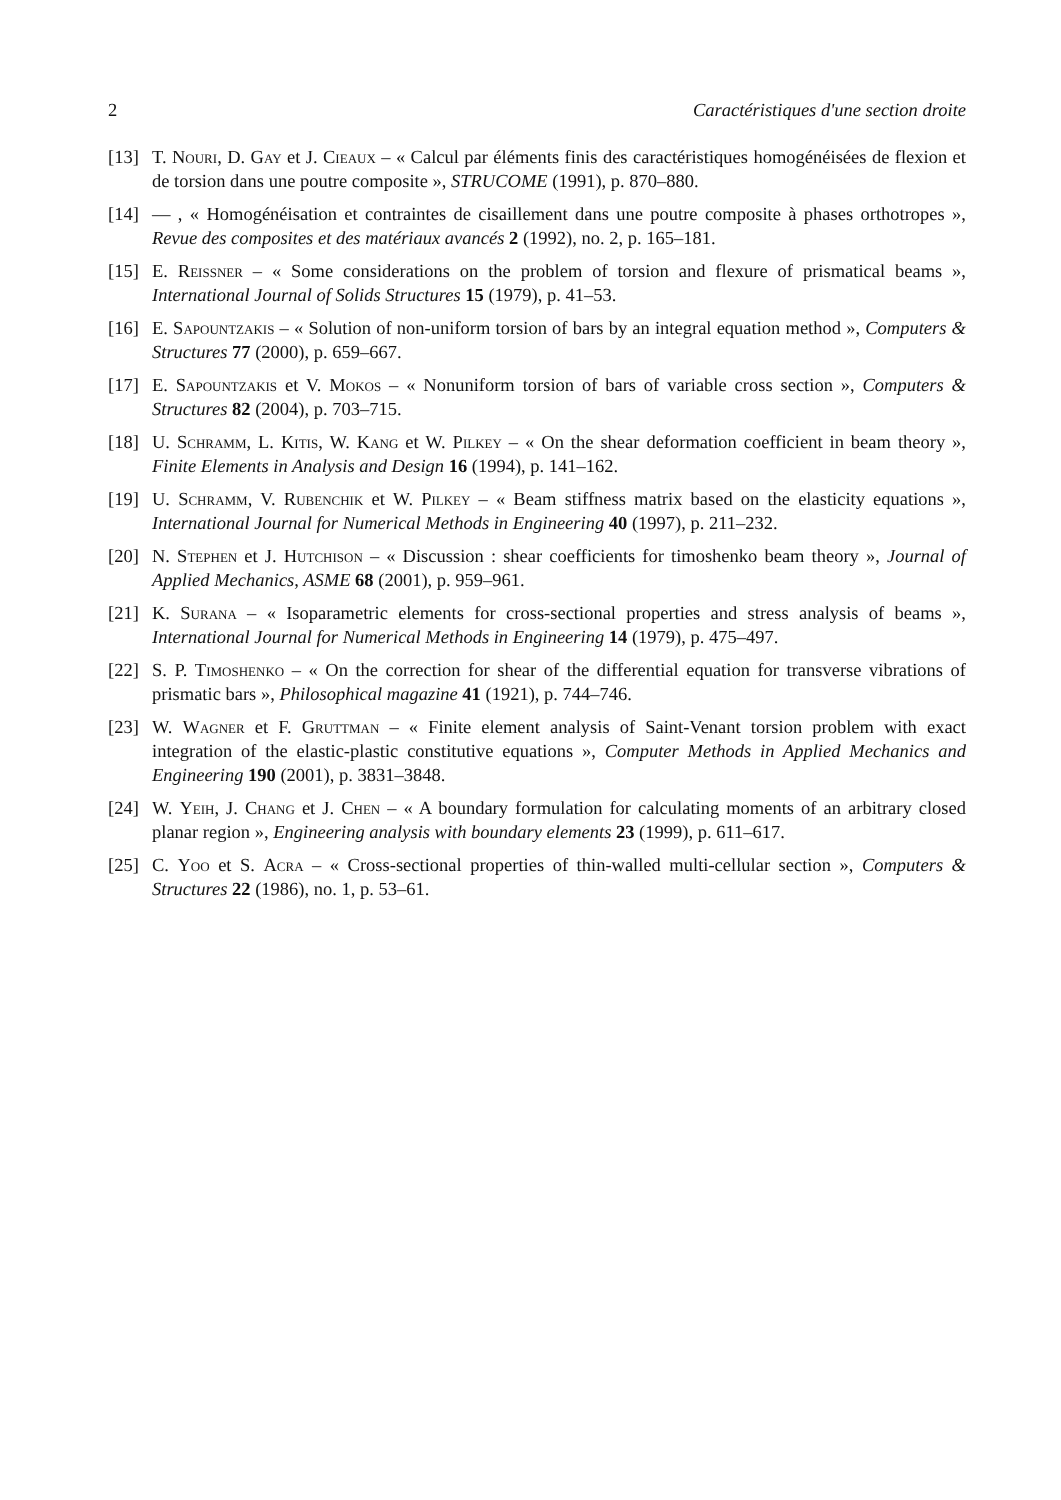2 Caractéristiques d'une section droite
[13] T. Nouri, D. Gay et J. Cieaux – « Calcul par éléments finis des caractéristiques homogénéisées de flexion et de torsion dans une poutre composite », STRUCOME (1991), p. 870–880.
[14] — , « Homogénéisation et contraintes de cisaillement dans une poutre composite à phases orthotropes », Revue des composites et des matériaux avancés 2 (1992), no. 2, p. 165–181.
[15] E. Reissner – « Some considerations on the problem of torsion and flexure of prismatical beams », International Journal of Solids Structures 15 (1979), p. 41–53.
[16] E. Sapountzakis – « Solution of non-uniform torsion of bars by an integral equation method », Computers & Structures 77 (2000), p. 659–667.
[17] E. Sapountzakis et V. Mokos – « Nonuniform torsion of bars of variable cross section », Computers & Structures 82 (2004), p. 703–715.
[18] U. Schramm, L. Kitis, W. Kang et W. Pilkey – « On the shear deformation coefficient in beam theory », Finite Elements in Analysis and Design 16 (1994), p. 141–162.
[19] U. Schramm, V. Rubenchik et W. Pilkey – « Beam stiffness matrix based on the elasticity equations », International Journal for Numerical Methods in Engineering 40 (1997), p. 211–232.
[20] N. Stephen et J. Hutchison – « Discussion : shear coefficients for timoshenko beam theory », Journal of Applied Mechanics, ASME 68 (2001), p. 959–961.
[21] K. Surana – « Isoparametric elements for cross-sectional properties and stress analysis of beams », International Journal for Numerical Methods in Engineering 14 (1979), p. 475–497.
[22] S. P. Timoshenko – « On the correction for shear of the differential equation for transverse vibrations of prismatic bars », Philosophical magazine 41 (1921), p. 744–746.
[23] W. Wagner et F. Gruttman – « Finite element analysis of Saint-Venant torsion problem with exact integration of the elastic-plastic constitutive equations », Computer Methods in Applied Mechanics and Engineering 190 (2001), p. 3831–3848.
[24] W. Yeih, J. Chang et J. Chen – « A boundary formulation for calculating moments of an arbitrary closed planar region », Engineering analysis with boundary elements 23 (1999), p. 611–617.
[25] C. Yoo et S. Acra – « Cross-sectional properties of thin-walled multi-cellular section », Computers & Structures 22 (1986), no. 1, p. 53–61.